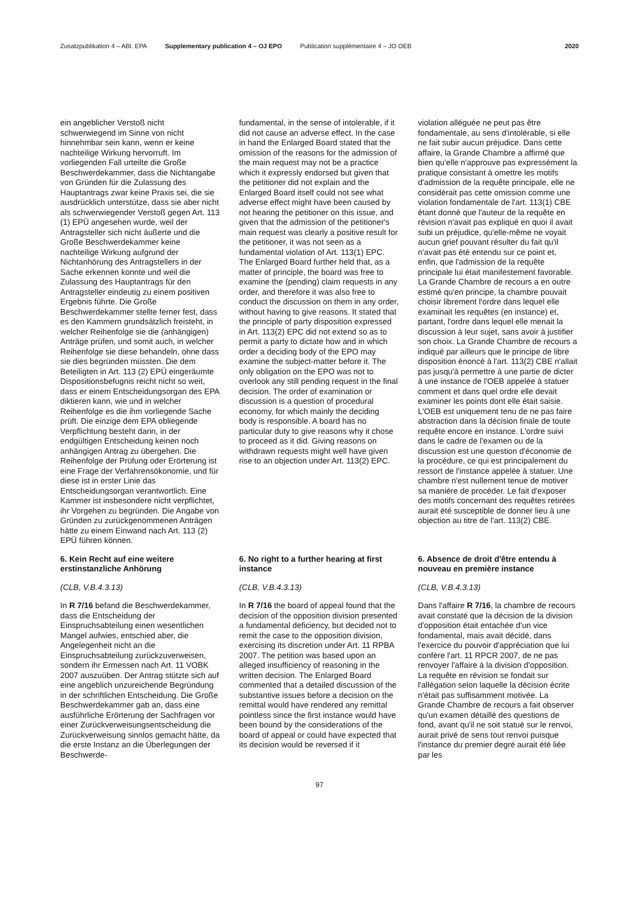Zusatzpublikation 4 – ABl. EPA Supplementary publication 4 – OJ EPO Publication supplémentaire 4 – JO OEB 2020
ein angeblicher Verstoß nicht schwerwiegend im Sinne von nicht hinnehmbar sein kann, wenn er keine nachteilige Wirkung hervorruft. Im vorliegenden Fall urteilte die Große Beschwerdekammer, dass die Nichtangabe von Gründen für die Zulassung des Hauptantrags zwar keine Praxis sei, die sie ausdrücklich unterstütze, dass sie aber nicht als schwerwiegender Verstoß gegen Art. 113 (1) EPÜ angesehen wurde, weil der Antragsteller sich nicht äußerte und die Große Beschwerdekammer keine nachteilige Wirkung aufgrund der Nichtanhörung des Antragstellers in der Sache erkennen konnte und weil die Zulassung des Hauptantrags für den Antragsteller eindeutig zu einem positiven Ergebnis führte. Die Große Beschwerdekammer stellte ferner fest, dass es den Kammern grundsätzlich freisteht, in welcher Reihenfolge sie die (anhängigen) Anträge prüfen, und somit auch, in welcher Reihenfolge sie diese behandeln, ohne dass sie dies begründen müssten. Die dem Beteiligten in Art. 113 (2) EPÜ eingeräumte Dispositionsbefugnis reicht nicht so weit, dass er einem Entscheidungsorgan des EPA diktieren kann, wie und in welcher Reihenfolge es die ihm vorliegende Sache prüft. Die einzige dem EPA obliegende Verpflichtung besteht darin, in der endgültigen Entscheidung keinen noch anhängigen Antrag zu übergehen. Die Reihenfolge der Prüfung oder Erörterung ist eine Frage der Verfahrensökonomie, und für diese ist in erster Linie das Entscheidungsorgan verantwortlich. Eine Kammer ist insbesondere nicht verpflichtet, ihr Vorgehen zu begründen. Die Angabe von Gründen zu zurückgenommenen Anträgen hätte zu einem Einwand nach Art. 113 (2) EPÜ führen können.
fundamental, in the sense of intolerable, if it did not cause an adverse effect. In the case in hand the Enlarged Board stated that the omission of the reasons for the admission of the main request may not be a practice which it expressly endorsed but given that the petitioner did not explain and the Enlarged Board itself could not see what adverse effect might have been caused by not hearing the petitioner on this issue, and given that the admission of the petitioner's main request was clearly a positive result for the petitioner, it was not seen as a fundamental violation of Art. 113(1) EPC. The Enlarged Board further held that, as a matter of principle, the board was free to examine the (pending) claim requests in any order, and therefore it was also free to conduct the discussion on them in any order, without having to give reasons. It stated that the principle of party disposition expressed in Art. 113(2) EPC did not extend so as to permit a party to dictate how and in which order a deciding body of the EPO may examine the subject-matter before it. The only obligation on the EPO was not to overlook any still pending request in the final decision. The order of examination or discussion is a question of procedural economy, for which mainly the deciding body is responsible. A board has no particular duty to give reasons why it chose to proceed as it did. Giving reasons on withdrawn requests might well have given rise to an objection under Art. 113(2) EPC.
violation alléguée ne peut pas être fondamentale, au sens d'intolérable, si elle ne fait subir aucun préjudice. Dans cette affaire, la Grande Chambre a affirmé que bien qu'elle n'approuve pas expressément la pratique consistant à omettre les motifs d'admission de la requête principale, elle ne considérait pas cette omission comme une violation fondamentale de l'art. 113(1) CBE étant donné que l'auteur de la requête en révision n'avait pas expliqué en quoi il avait subi un préjudice, qu'elle-même ne voyait aucun grief pouvant résulter du fait qu'il n'avait pas été entendu sur ce point et, enfin, que l'admission de la requête principale lui était manifestement favorable. La Grande Chambre de recours a en outre estimé qu'en principe, la chambre pouvait choisir librement l'ordre dans lequel elle examinait les requêtes (en instance) et, partant, l'ordre dans lequel elle menait la discussion à leur sujet, sans avoir à justifier son choix. La Grande Chambre de recours a indiqué par ailleurs que le principe de libre disposition énoncé à l'art. 113(2) CBE n'allait pas jusqu'à permettre à une partie de dicter à une instance de l'OEB appelée à statuer comment et dans quel ordre elle devait examiner les points dont elle était saisie. L'OEB est uniquement tenu de ne pas faire abstraction dans la décision finale de toute requête encore en instance. L'ordre suivi dans le cadre de l'examen ou de la discussion est une question d'économie de la procédure, ce qui est principalement du ressort de l'instance appelée à statuer. Une chambre n'est nullement tenue de motiver sa manière de procéder. Le fait d'exposer des motifs concernant des requêtes retirées aurait été susceptible de donner lieu à une objection au titre de l'art. 113(2) CBE.
6. Kein Recht auf eine weitere erstinstanzliche Anhörung
(CLB, V.B.4.3.13)
In R 7/16 befand die Beschwerdekammer, dass die Entscheidung der Einspruchsabteilung einen wesentlichen Mangel aufwies, entschied aber, die Angelegenheit nicht an die Einspruchsabteilung zurückzuverweisen, sondern ihr Ermessen nach Art. 11 VOBK 2007 auszuüben. Der Antrag stützte sich auf eine angeblich unzureichende Begründung in der schriftlichen Entscheidung. Die Große Beschwerdekammer gab an, dass eine ausführliche Erörterung der Sachfragen vor einer Zurückverweisungsentscheidung die Zurückverweisung sinnlos gemacht hätte, da die erste Instanz an die Überlegungen der Beschwerde-
6. No right to a further hearing at first instance
(CLB, V.B.4.3.13)
In R 7/16 the board of appeal found that the decision of the opposition division presented a fundamental deficiency, but decided not to remit the case to the opposition division, exercising its discretion under Art. 11 RPBA 2007. The petition was based upon an alleged insufficiency of reasoning in the written decision. The Enlarged Board commented that a detailed discussion of the substantive issues before a decision on the remittal would have rendered any remittal pointless since the first instance would have been bound by the considerations of the board of appeal or could have expected that its decision would be reversed if it
6. Absence de droit d'être entendu à nouveau en première instance
(CLB, V.B.4.3.13)
Dans l'affaire R 7/16, la chambre de recours avait constaté que la décision de la division d'opposition était entachée d'un vice fondamental, mais avait décidé, dans l'exercice du pouvoir d'appréciation que lui confère l'art. 11 RPCR 2007, de ne pas renvoyer l'affaire à la division d'opposition. La requête en révision se fondait sur l'allégation selon laquelle la décision écrite n'était pas suffisamment motivée. La Grande Chambre de recours a fait observer qu'un examen détaillé des questions de fond, avant qu'il ne soit statué sur le renvoi, aurait privé de sens tout renvoi puisque l'instance du premier degré aurait été liée par les
97